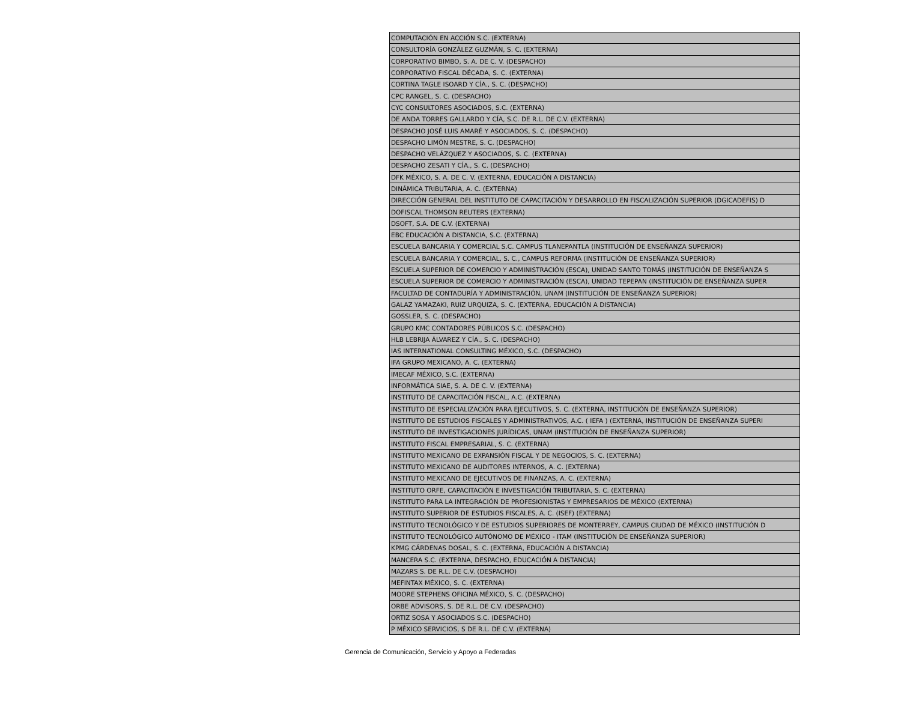| COMPUTACIÓN EN ACCIÓN S.C. (EXTERNA) |
| CONSULTORÍA GONZÁLEZ GUZMÁN, S. C. (EXTERNA) |
| CORPORATIVO BIMBO, S. A. DE C. V. (DESPACHO) |
| CORPORATIVO FISCAL DÉCADA, S. C. (EXTERNA) |
| CORTINA TAGLE ISOARD Y CÍA., S. C. (DESPACHO) |
| CPC RANGEL, S. C. (DESPACHO) |
| CYC CONSULTORES ASOCIADOS, S.C. (EXTERNA) |
| DE ANDA TORRES GALLARDO Y CÍA, S.C. DE R.L. DE C.V. (EXTERNA) |
| DESPACHO JOSÉ LUIS AMARÉ Y ASOCIADOS, S. C. (DESPACHO) |
| DESPACHO LIMÓN MESTRE, S. C. (DESPACHO) |
| DESPACHO VELÁZQUEZ Y ASOCIADOS, S. C. (EXTERNA) |
| DESPACHO ZESATI Y CÍA., S. C. (DESPACHO) |
| DFK MÉXICO, S. A. DE C. V. (EXTERNA, EDUCACIÓN A DISTANCIA) |
| DINÁMICA TRIBUTARIA, A. C. (EXTERNA) |
| DIRECCIÓN GENERAL DEL INSTITUTO DE CAPACITACIÓN Y DESARROLLO EN FISCALIZACIÓN SUPERIOR (DGICADEFIS) D |
| DOFISCAL THOMSON REUTERS (EXTERNA) |
| DSOFT, S.A. DE C.V. (EXTERNA) |
| EBC EDUCACIÓN A DISTANCIA, S.C. (EXTERNA) |
| ESCUELA BANCARIA Y COMERCIAL S.C. CAMPUS TLANEPANTLA (INSTITUCIÓN DE ENSEÑANZA SUPERIOR) |
| ESCUELA BANCARIA Y COMERCIAL, S. C., CAMPUS REFORMA (INSTITUCIÓN DE ENSEÑANZA SUPERIOR) |
| ESCUELA SUPERIOR DE COMERCIO Y ADMINISTRACIÓN (ESCA), UNIDAD SANTO TOMÁS (INSTITUCIÓN DE ENSEÑANZA S |
| ESCUELA SUPERIOR DE COMERCIO Y ADMINISTRACIÓN (ESCA), UNIDAD TEPEPAN (INSTITUCIÓN DE ENSEÑANZA SUPER |
| FACULTAD DE CONTADURÍA Y ADMINISTRACIÓN, UNAM (INSTITUCIÓN DE ENSEÑANZA SUPERIOR) |
| GALAZ YAMAZAKI, RUIZ URQUIZA, S. C. (EXTERNA, EDUCACIÓN A DISTANCIA) |
| GOSSLER, S. C. (DESPACHO) |
| GRUPO KMC CONTADORES PÚBLICOS S.C. (DESPACHO) |
| HLB LEBRIJA ÁLVAREZ Y CÍA., S. C. (DESPACHO) |
| IAS INTERNATIONAL CONSULTING MÉXICO, S.C. (DESPACHO) |
| IFA GRUPO MEXICANO, A. C. (EXTERNA) |
| IMECAF MÉXICO, S.C. (EXTERNA) |
| INFORMÁTICA SIAE, S. A. DE C. V. (EXTERNA) |
| INSTITUTO DE CAPACITACIÓN FISCAL, A.C. (EXTERNA) |
| INSTITUTO DE ESPECIALIZACIÓN PARA EJECUTIVOS, S. C. (EXTERNA, INSTITUCIÓN DE ENSEÑANZA SUPERIOR) |
| INSTITUTO DE ESTUDIOS FISCALES Y ADMINISTRATIVOS, A.C. ( IEFA ) (EXTERNA, INSTITUCIÓN DE ENSEÑANZA SUPERI |
| INSTITUTO DE INVESTIGACIONES JURÍDICAS, UNAM (INSTITUCIÓN DE ENSEÑANZA SUPERIOR) |
| INSTITUTO FISCAL EMPRESARIAL, S. C. (EXTERNA) |
| INSTITUTO MEXICANO DE EXPANSIÓN FISCAL Y DE NEGOCIOS, S. C. (EXTERNA) |
| INSTITUTO MEXICANO DE AUDITORES INTERNOS, A. C. (EXTERNA) |
| INSTITUTO MEXICANO DE EJECUTIVOS DE FINANZAS, A. C. (EXTERNA) |
| INSTITUTO ORFE, CAPACITACIÓN E INVESTIGACIÓN TRIBUTARIA, S. C. (EXTERNA) |
| INSTITUTO PARA LA INTEGRACIÓN DE PROFESIONISTAS Y EMPRESARIOS DE MÉXICO (EXTERNA) |
| INSTITUTO SUPERIOR DE ESTUDIOS FISCALES, A. C. (ISEF) (EXTERNA) |
| INSTITUTO TECNOLÓGICO Y DE ESTUDIOS SUPERIORES DE MONTERREY, CAMPUS CIUDAD DE MÉXICO (INSTITUCIÓN D |
| INSTITUTO TECNOLÓGICO AUTÓNOMO DE MÉXICO - ITAM (INSTITUCIÓN DE ENSEÑANZA SUPERIOR) |
| KPMG CÁRDENAS DOSAL, S. C. (EXTERNA, EDUCACIÓN A DISTANCIA) |
| MANCERA S.C. (EXTERNA, DESPACHO, EDUCACIÓN A DISTANCIA) |
| MAZARS S. DE R.L. DE C.V. (DESPACHO) |
| MEFINTAX MÉXICO, S. C. (EXTERNA) |
| MOORE STEPHENS OFICINA MÉXICO, S. C. (DESPACHO) |
| ORBE ADVISORS, S. DE R.L. DE C.V. (DESPACHO) |
| ORTIZ SOSA Y ASOCIADOS S.C. (DESPACHO) |
| P MÉXICO SERVICIOS, S DE R.L. DE C.V. (EXTERNA) |
Gerencia de Comunicación, Servicio y Apoyo a Federadas